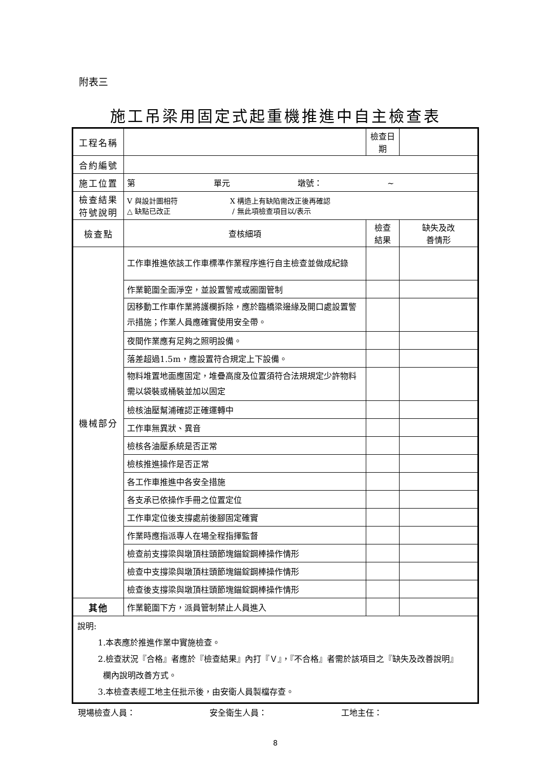附表三
施工吊梁用固定式起重機推進中自主檢查表
| 工程名稱 | | 檢查日期 | |
| 合約編號 | | | |
| 施工位置 | 第 單元 墩號： ~ | | |
| 檢查結果 符號說明 | V 與設計圖相符 X 構造上有缺陷需改正後再確認 △ 缺點已改正 / 無此項檢查項目以/表示 | | |
| 檢查點 | 查核細項 | 檢查 結果 | 缺失及改 善情形 |
| 機械部分 | 工作車推進依該工作車標準作業程序進行自主檢查並做成紀錄 | | |
| | 作業範圍全面淨空，並設置警戒或圈圍管制 | | |
| | 因移動工作車作業將護欄拆除，應於臨橋梁邊緣及開口處設置警示措施；作業人員應確實使用安全帶。 | | |
| | 夜間作業應有足夠之照明設備。 | | |
| | 落差超過1.5m，應設置符合規定上下設備。 | | |
| | 物料堆置地面應固定，堆疊高度及位置須符合法規規定少許物料需以袋裝或桶裝並加以固定 | | |
| | 檢核油壓幫浦確認正確運轉中 | | |
| | 工作車無異狀、異音 | | |
| | 檢核各油壓系統是否正常 | | |
| | 檢核推進操作是否正常 | | |
| | 各工作車推進中各安全措施 | | |
| | 各支承已依操作手冊之位置定位 | | |
| | 工作車定位後支撐處前後腳固定確實 | | |
| | 作業時應指派專人在場全程指揮監督 | | |
| | 檢查前支撐梁與墩頂柱頭節塊錨錠鋼棒操作情形 | | |
| | 檢查中支撐梁與墩頂柱頭節塊錨錠鋼棒操作情形 | | |
| | 檢查後支撐梁與墩頂柱頭節塊錨錠鋼棒操作情形 | | |
| 其他 | 作業範圍下方，派員管制禁止人員進入 | | |
| 說明: 1.本表應於推進作業中實施檢查。 2.檢查狀況『合格』者應於『檢查結果』內打『Ｖ』，『不合格』者需於該項目之『缺失及改善說明』 欄內說明改善方式。 3.本檢查表經工地主任批示後，由安衛人員製檔存查。 | | | |
現場檢查人員： 安全衛生人員： 工地主任：
8